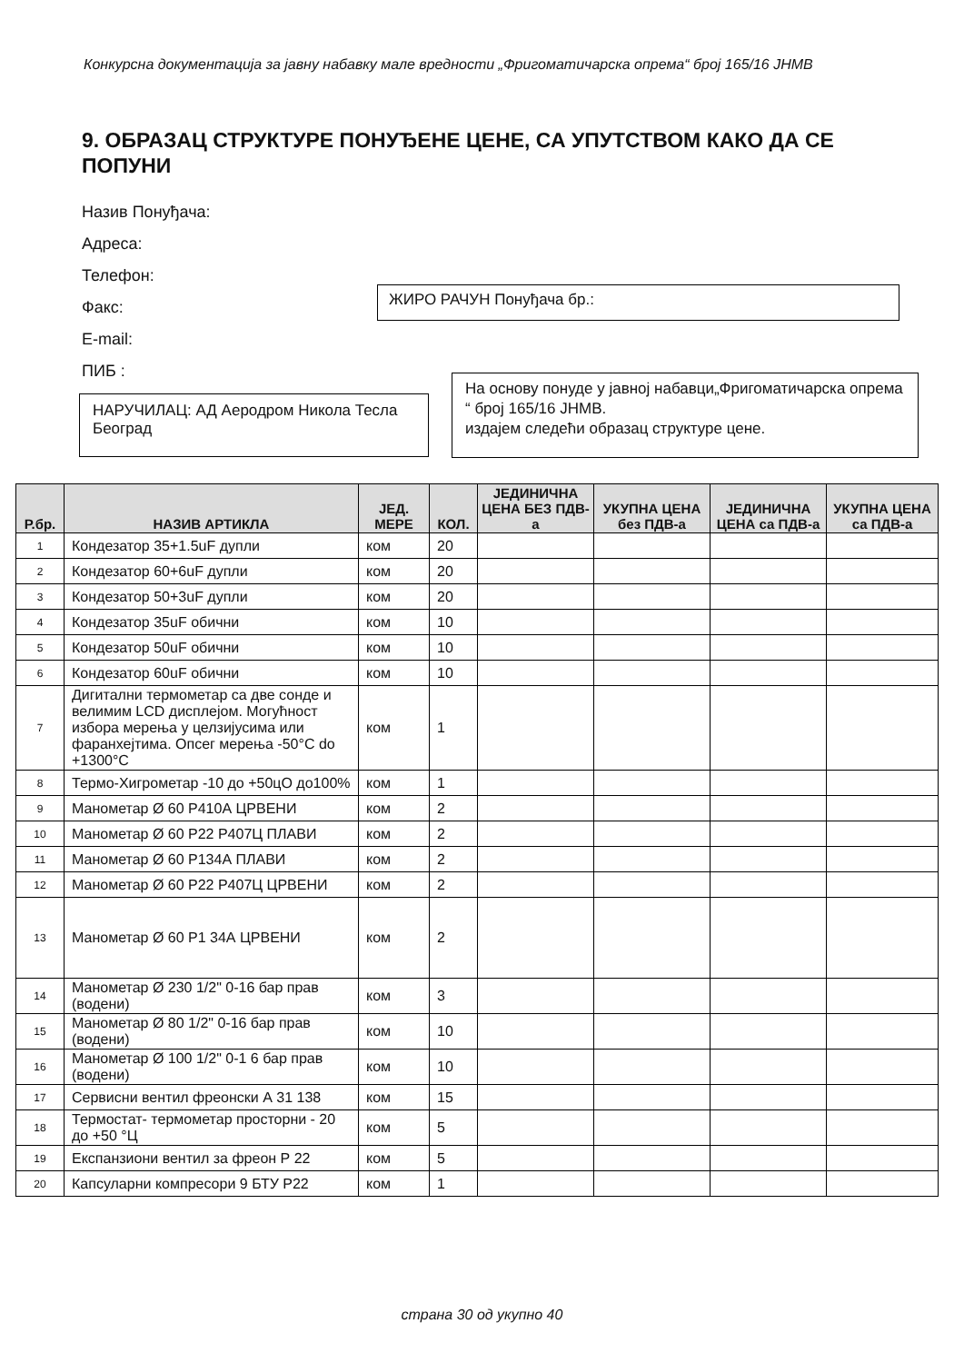Конкурсна документација за јавну набавку мале вредности „Фригоматичарска опрема“ број 165/16 ЈНМВ
9. ОБРАЗАЦ СТРУКТУРЕ ПОНУЂЕНЕ ЦЕНЕ, СА УПУТСТВОМ КАКО ДА СЕ ПОПУНИ
Назив Понуђача:
Адреса:
Телефон:
Факс:
E-mail:
ПИБ :
ЖИРО РАЧУН Понуђача бр.:
На основу понуде у јавној набавци„Фригоматичарска опрема “ број 165/16 ЈНМВ.
издајем следећи образац структуре цене.
НАРУЧИЛАЦ: АД Аеродром Никола Тесла Београд
| Р.бр. | НАЗИВ АРТИКЛА | ЈЕД. МЕРЕ | КОЛ. | ЈЕДИНИЧНА ЦЕНА БЕЗ ПДВ-а | УКУПНА ЦЕНА без ПДВ-а | ЈЕДИНИЧНА ЦЕНА са ПДВ-а | УКУПНА ЦЕНА са ПДВ-а |
| --- | --- | --- | --- | --- | --- | --- | --- |
| 1 | Кондезатор 35+1.5uF дупли | ком | 20 | | | | |
| 2 | Кондезатор 60+6uF дупли | ком | 20 | | | | |
| 3 | Кондезатор 50+3uF дупли | ком | 20 | | | | |
| 4 | Кондезатор 35uF обични | ком | 10 | | | | |
| 5 | Кондезатор 50uF обични | ком | 10 | | | | |
| 6 | Кондезатор 60uF обични | ком | 10 | | | | |
| 7 | Дигитални термометар са две сонде и велимим LCD дисплејом. Могућност избора мерења у целзијусима или фаранхејтима. Опсег мерења -50°C do +1300°C | ком | 1 | | | | |
| 8 | Термо-Хигрометар -10 до +50цО до100% | ком | 1 | | | | |
| 9 | Манометар Ø 60 Р410А ЦРВЕНИ | ком | 2 | | | | |
| 10 | Манометар Ø 60 Р22 Р407Ц ПЛАВИ | ком | 2 | | | | |
| 11 | Манометар Ø 60 Р134А ПЛАВИ | ком | 2 | | | | |
| 12 | Манометар Ø 60 Р22 Р407Ц ЦРВЕНИ | ком | 2 | | | | |
| 13 | Манометар Ø 60 Р1 34А ЦРВЕНИ | ком | 2 | | | | |
| 14 | Манометар Ø 230 1/2" 0-16 бар прав (водени) | ком | 3 | | | | |
| 15 | Манометар Ø 80 1/2" 0-16 бар прав (водени) | ком | 10 | | | | |
| 16 | Манометар Ø 100 1/2" 0-1 6 бар прав (водени) | ком | 10 | | | | |
| 17 | Сервисни вентил фреонски А 31 138 | ком | 15 | | | | |
| 18 | Термостат- термометар просторни - 20 до +50 °Ц | ком | 5 | | | | |
| 19 | Експанзиони вентил за фреон Р 22 | ком | 5 | | | | |
| 20 | Капсуларни компресори 9 БТУ Р22 | ком | 1 | | | | |
страна 30 од укупно 40